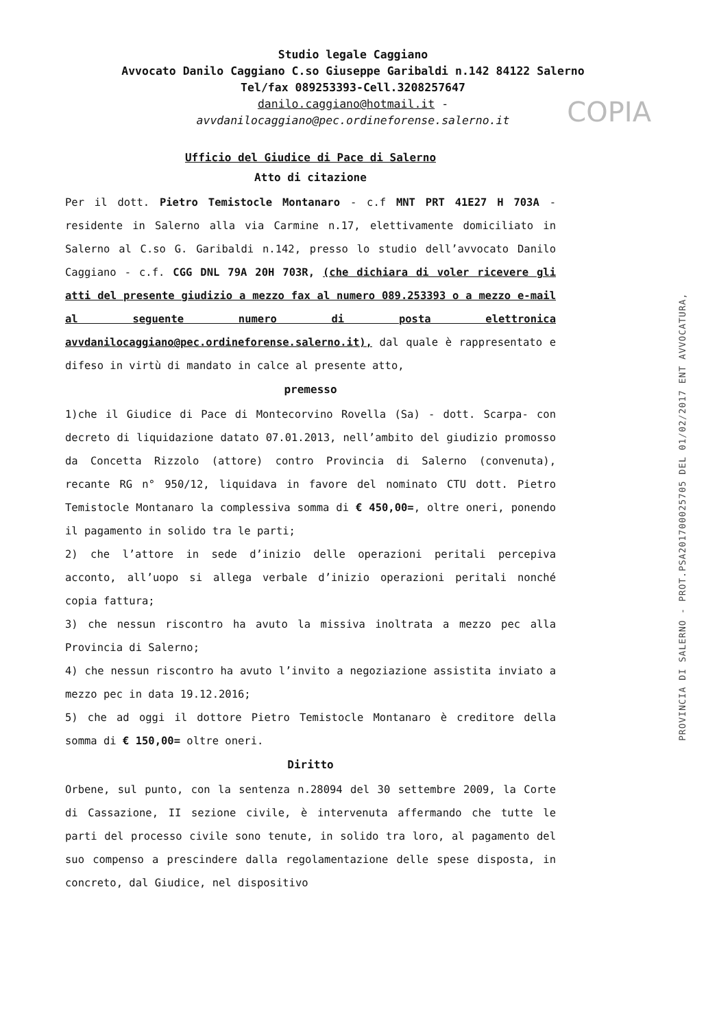COPIA
PROVINCIA DI SALERNO - PROT.PSA201700025705 DEL 01/02/2017 ENT AVVOCATURA,
Studio legale Caggiano
Avvocato Danilo Caggiano C.so Giuseppe Garibaldi n.142 84122 Salerno
Tel/fax 089253393-Cell.3208257647
danilo.caggiano@hotmail.it -
avvdanilocaggiano@pec.ordineforense.salerno.it
Ufficio del Giudice di Pace di Salerno
Atto di citazione
Per il dott. Pietro Temistocle Montanaro - c.f MNT PRT 41E27 H 703A - residente in Salerno alla via Carmine n.17, elettivamente domiciliato in Salerno al C.so G. Garibaldi n.142, presso lo studio dell’avvocato Danilo Caggiano - c.f. CGG DNL 79A 20H 703R, (che dichiara di voler ricevere gli atti del presente giudizio a mezzo fax al numero 089.253393 o a mezzo e-mail al seguente numero di posta elettronica avvdanilocaggiano@pec.ordineforense.salerno.it), dal quale è rappresentato e difeso in virtù di mandato in calce al presente atto,
premesso
1)che il Giudice di Pace di Montecorvino Rovella (Sa) - dott. Scarpa- con decreto di liquidazione datato 07.01.2013, nell’ambito del giudizio promosso da Concetta Rizzolo (attore) contro Provincia di Salerno (convenuta), recante RG n° 950/12, liquidava in favore del nominato CTU dott. Pietro Temistocle Montanaro la complessiva somma di € 450,00=, oltre oneri, ponendo il pagamento in solido tra le parti;
2) che l’attore in sede d’inizio delle operazioni peritali percepiva acconto, all’uopo si allega verbale d’inizio operazioni peritali nonché copia fattura;
3) che nessun riscontro ha avuto la missiva inoltrata a mezzo pec alla Provincia di Salerno;
4) che nessun riscontro ha avuto l’invito a negoziazione assistita inviato a mezzo pec in data 19.12.2016;
5) che ad oggi il dottore Pietro Temistocle Montanaro è creditore della somma di € 150,00= oltre oneri.
Diritto
Orbene, sul punto, con la sentenza n.28094 del 30 settembre 2009, la Corte di Cassazione, II sezione civile, è intervenuta affermando che tutte le parti del processo civile sono tenute, in solido tra loro, al pagamento del suo compenso a prescindere dalla regolamentazione delle spese disposta, in concreto, dal Giudice, nel dispositivo